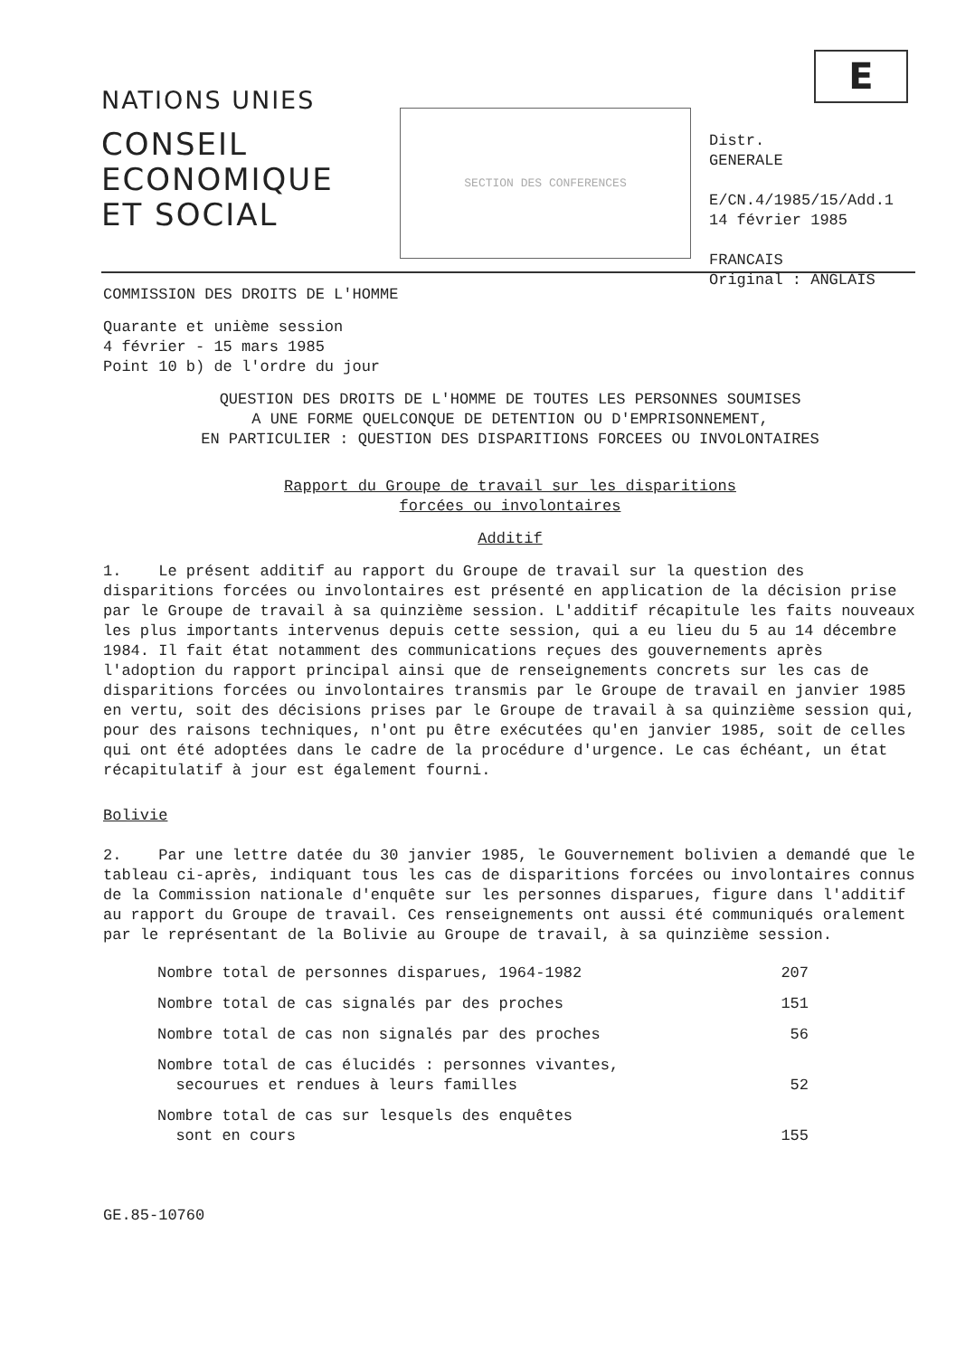E
NATIONS UNIES
CONSEIL
ECONOMIQUE
ET SOCIAL
SECTION DES CONFERENCES
Distr.
GENERALE
E/CN.4/1985/15/Add.1
14 février 1985
FRANCAIS
Original : ANGLAIS
COMMISSION DES DROITS DE L'HOMME
Quarante et unième session
4 février - 15 mars 1985
Point 10 b) de l'ordre du jour
QUESTION DES DROITS DE L'HOMME DE TOUTES LES PERSONNES SOUMISES
A UNE FORME QUELCONQUE DE DETENTION OU D'EMPRISONNEMENT,
EN PARTICULIER : QUESTION DES DISPARITIONS FORCEES OU INVOLONTAIRES
Rapport du Groupe de travail sur les disparitions
forcées ou involontaires
Additif
1. Le présent additif au rapport du Groupe de travail sur la question des disparitions forcées ou involontaires est présenté en application de la décision prise par le Groupe de travail à sa quinzième session. L'additif récapitule les faits nouveaux les plus importants intervenus depuis cette session, qui a eu lieu du 5 au 14 décembre 1984. Il fait état notamment des communications reçues des gouvernements après l'adoption du rapport principal ainsi que de renseignements concrets sur les cas de disparitions forcées ou involontaires transmis par le Groupe de travail en janvier 1985 en vertu, soit des décisions prises par le Groupe de travail à sa quinzième session qui, pour des raisons techniques, n'ont pu être exécutées qu'en janvier 1985, soit de celles qui ont été adoptées dans le cadre de la procédure d'urgence. Le cas échéant, un état récapitulatif à jour est également fourni.
Bolivie
2. Par une lettre datée du 30 janvier 1985, le Gouvernement bolivien a demandé que le tableau ci-après, indiquant tous les cas de disparitions forcées ou involontaires connus de la Commission nationale d'enquête sur les personnes disparues, figure dans l'additif au rapport du Groupe de travail. Ces renseignements ont aussi été communiqués oralement par le représentant de la Bolivie au Groupe de travail, à sa quinzième session.
| Nombre total de personnes disparues, 1964-1982 | 207 |
| Nombre total de cas signalés par des proches | 151 |
| Nombre total de cas non signalés par des proches | 56 |
| Nombre total de cas élucidés : personnes vivantes, secourues et rendues à leurs familles | 52 |
| Nombre total de cas sur lesquels des enquêtes sont en cours | 155 |
GE.85-10760